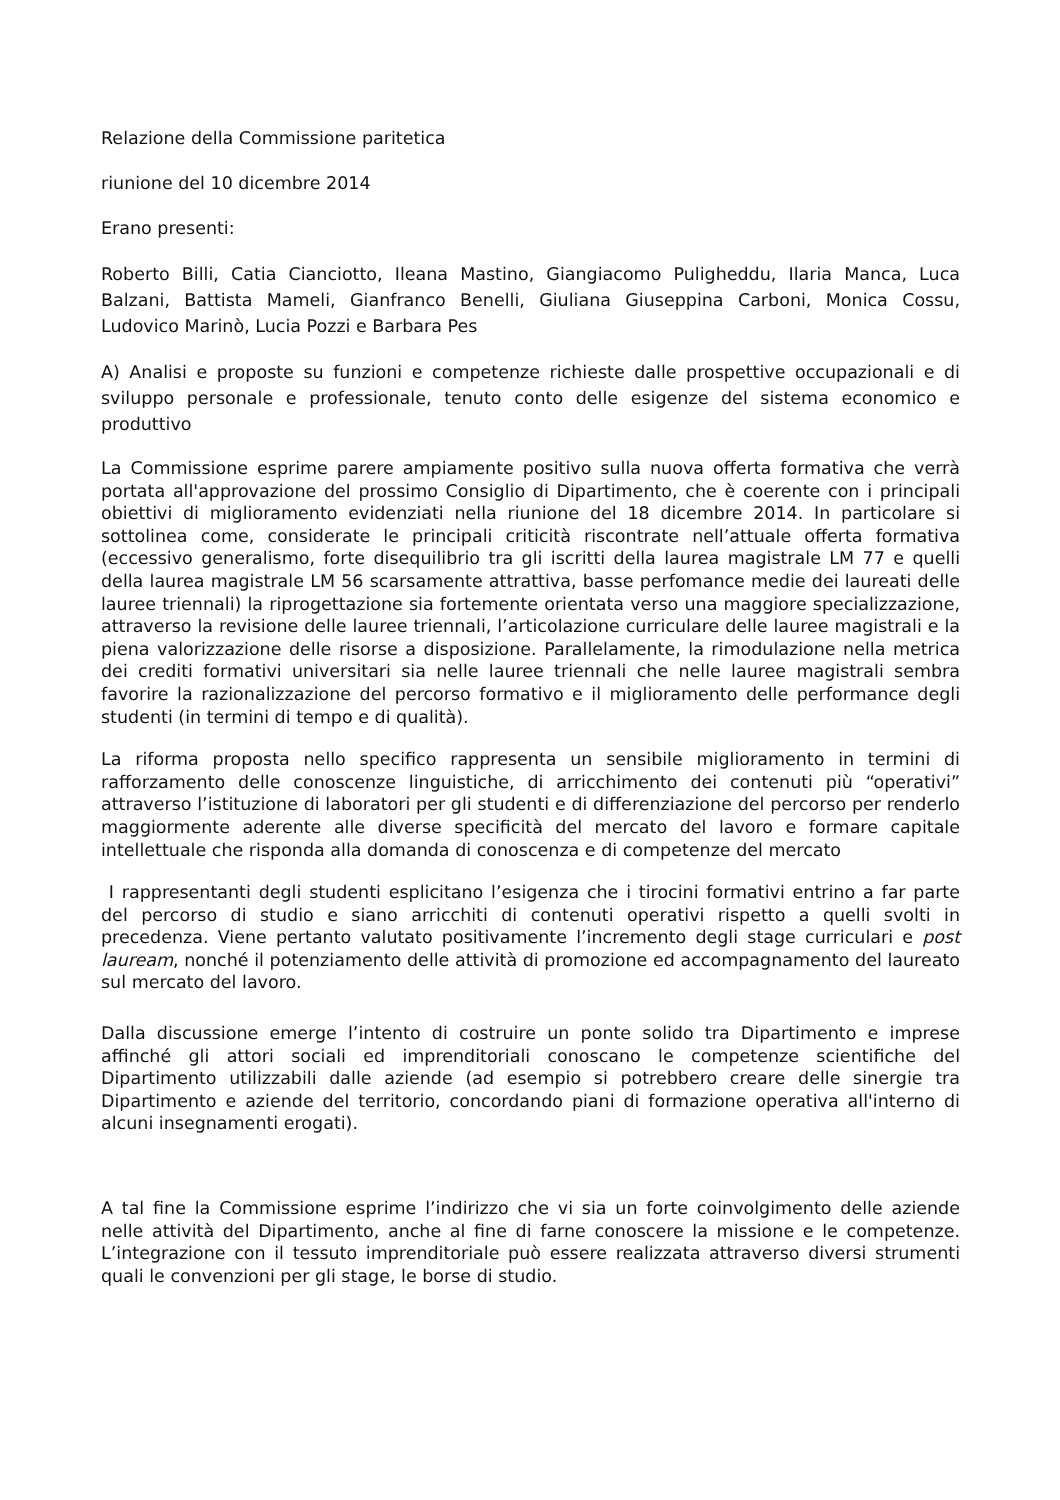Relazione della Commissione paritetica
riunione del 10 dicembre 2014
Erano presenti:
Roberto Billi, Catia Cianciotto, Ileana Mastino, Giangiacomo Puligheddu, Ilaria Manca, Luca Balzani, Battista Mameli, Gianfranco Benelli, Giuliana Giuseppina Carboni, Monica Cossu, Ludovico Marinò, Lucia Pozzi e Barbara Pes
A) Analisi e proposte su funzioni e competenze richieste dalle prospettive occupazionali e di sviluppo personale e professionale, tenuto conto delle esigenze del sistema economico e produttivo
La Commissione esprime parere ampiamente positivo sulla nuova offerta formativa che verrà portata all'approvazione del prossimo Consiglio di Dipartimento, che è coerente con i principali obiettivi di miglioramento evidenziati nella riunione del 18 dicembre 2014. In particolare si sottolinea come, considerate le principali criticità riscontrate nell’attuale offerta formativa (eccessivo generalismo, forte disequilibrio tra gli iscritti della laurea magistrale LM 77 e quelli della laurea magistrale LM 56 scarsamente attrattiva, basse perfomance medie dei laureati delle lauree triennali) la riprogettazione sia fortemente orientata verso una maggiore specializzazione, attraverso la revisione delle lauree triennali, l’articolazione curriculare delle lauree magistrali e la piena valorizzazione delle risorse a disposizione. Parallelamente, la rimodulazione nella metrica dei crediti formativi universitari sia nelle lauree triennali che nelle lauree magistrali sembra favorire la razionalizzazione del percorso formativo e il miglioramento delle performance degli studenti (in termini di tempo e di qualità).
La riforma proposta nello specifico rappresenta un sensibile miglioramento in termini di rafforzamento delle conoscenze linguistiche, di arricchimento dei contenuti più “operativi” attraverso l’istituzione di laboratori per gli studenti e di differenziazione del percorso per renderlo maggiormente aderente alle diverse specificità del mercato del lavoro e formare capitale intellettuale che risponda alla domanda di conoscenza e di competenze del mercato
I rappresentanti degli studenti esplicitano l’esigenza che i tirocini formativi entrino a far parte del percorso di studio e siano arricchiti di contenuti operativi rispetto a quelli svolti in precedenza. Viene pertanto valutato positivamente l’incremento degli stage curriculari e post lauream, nonché il potenziamento delle attività di promozione ed accompagnamento del laureato sul mercato del lavoro.
Dalla discussione emerge l’intento di costruire un ponte solido tra Dipartimento e imprese affinché gli attori sociali ed imprenditoriali conoscano le competenze scientifiche del Dipartimento utilizzabili dalle aziende (ad esempio si potrebbero creare delle sinergie tra Dipartimento e aziende del territorio, concordando piani di formazione operativa all'interno di alcuni insegnamenti erogati).
A tal fine la Commissione esprime l’indirizzo che vi sia un forte coinvolgimento delle aziende nelle attività del Dipartimento, anche al fine di farne conoscere la missione e le competenze. L’integrazione con il tessuto imprenditoriale può essere realizzata attraverso diversi strumenti quali le convenzioni per gli stage, le borse di studio.